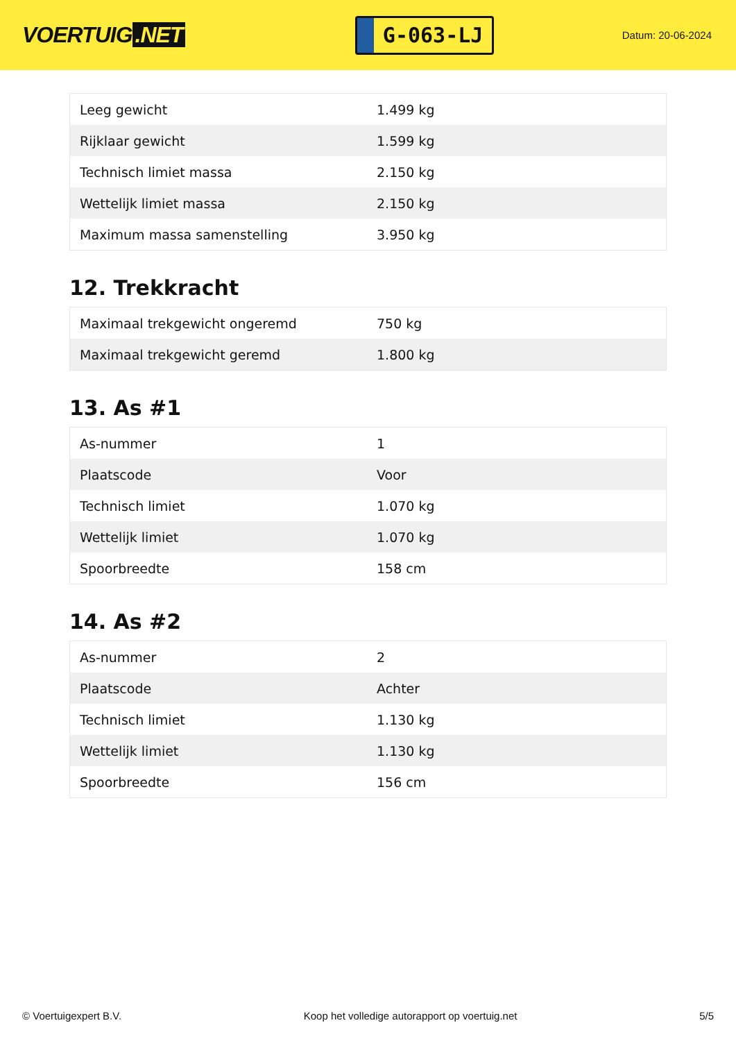VOERTUIG.NET
G-063-LJ
Datum: 20-06-2024
| Leeg gewicht | 1.499 kg |
| Rijklaar gewicht | 1.599 kg |
| Technisch limiet massa | 2.150 kg |
| Wettelijk limiet massa | 2.150 kg |
| Maximum massa samenstelling | 3.950 kg |
12. Trekkracht
| Maximaal trekgewicht ongeremd | 750 kg |
| Maximaal trekgewicht geremd | 1.800 kg |
13. As #1
| As-nummer | 1 |
| Plaatscode | Voor |
| Technisch limiet | 1.070 kg |
| Wettelijk limiet | 1.070 kg |
| Spoorbreedte | 158 cm |
14. As #2
| As-nummer | 2 |
| Plaatscode | Achter |
| Technisch limiet | 1.130 kg |
| Wettelijk limiet | 1.130 kg |
| Spoorbreedte | 156 cm |
© Voertuigexpert B.V. Koop het volledige autorapport op voertuig.net 5/5